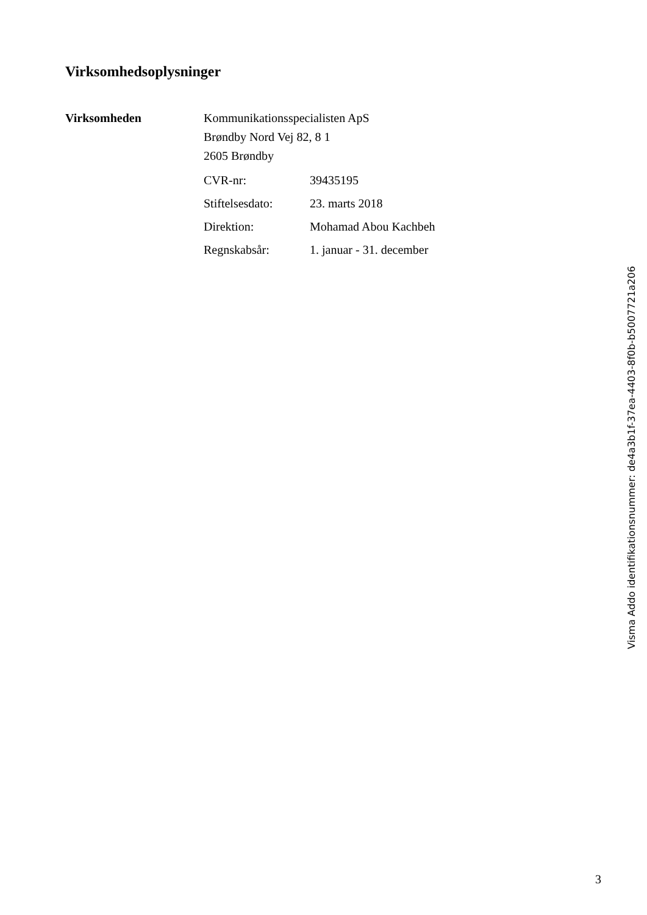Virksomhedsoplysninger
Virksomheden
Kommunikationsspecialisten ApS
Brøndby Nord Vej 82, 8 1
2605 Brøndby
| CVR-nr: | 39435195 |
| Stiftelsesdato: | 23. marts 2018 |
| Direktion: | Mohamad Abou Kachbeh |
| Regnskabsår: | 1. januar - 31. december |
Visma Addo identifikationsnummer: de4a3b1f-37ea-4403-8f0b-b5007721a206
3